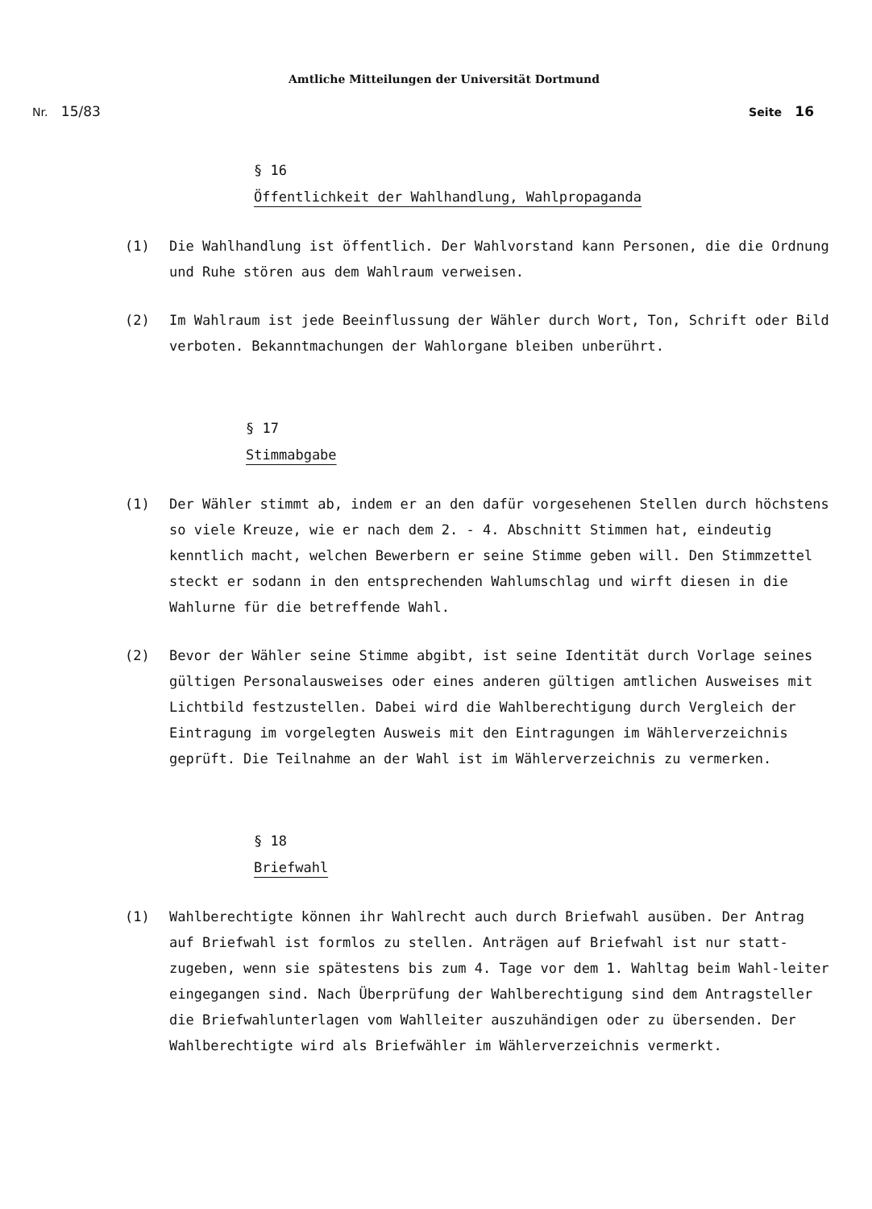Amtliche Mitteilungen der Universität Dortmund
Nr. 15/83 Seite 16
§ 16
Öffentlichkeit der Wahlhandlung, Wahlpropaganda
(1) Die Wahlhandlung ist öffentlich. Der Wahlvorstand kann Personen, die die Ordnung und Ruhe stören aus dem Wahlraum verweisen.
(2) Im Wahlraum ist jede Beeinflussung der Wähler durch Wort, Ton, Schrift oder Bild verboten. Bekanntmachungen der Wahlorgane bleiben unberührt.
§ 17
Stimmabgabe
(1) Der Wähler stimmt ab, indem er an den dafür vorgesehenen Stellen durch höchstens so viele Kreuze, wie er nach dem 2. - 4. Abschnitt Stimmen hat, eindeutig kenntlich macht, welchen Bewerbern er seine Stimme geben will. Den Stimmzettel steckt er sodann in den entsprechenden Wahlumschlag und wirft diesen in die Wahlurne für die betreffende Wahl.
(2) Bevor der Wähler seine Stimme abgibt, ist seine Identität durch Vorlage seines gültigen Personalausweises oder eines anderen gültigen amtlichen Ausweises mit Lichtbild festzustellen. Dabei wird die Wahlberechtigung durch Vergleich der Eintragung im vorgelegten Ausweis mit den Eintragungen im Wählerverzeichnis geprüft. Die Teilnahme an der Wahl ist im Wählerverzeichnis zu vermerken.
§ 18
Briefwahl
(1) Wahlberechtigte können ihr Wahlrecht auch durch Briefwahl ausüben. Der Antrag auf Briefwahl ist formlos zu stellen. Anträgen auf Briefwahl ist nur statt-zugeben, wenn sie spätestens bis zum 4. Tage vor dem 1. Wahltag beim Wahl-leiter eingegangen sind. Nach Überprüfung der Wahlberechtigung sind dem Antragsteller die Briefwahlunterlagen vom Wahlleiter auszuhändigen oder zu übersenden. Der Wahlberechtigte wird als Briefwähler im Wählerverzeichnis vermerkt.